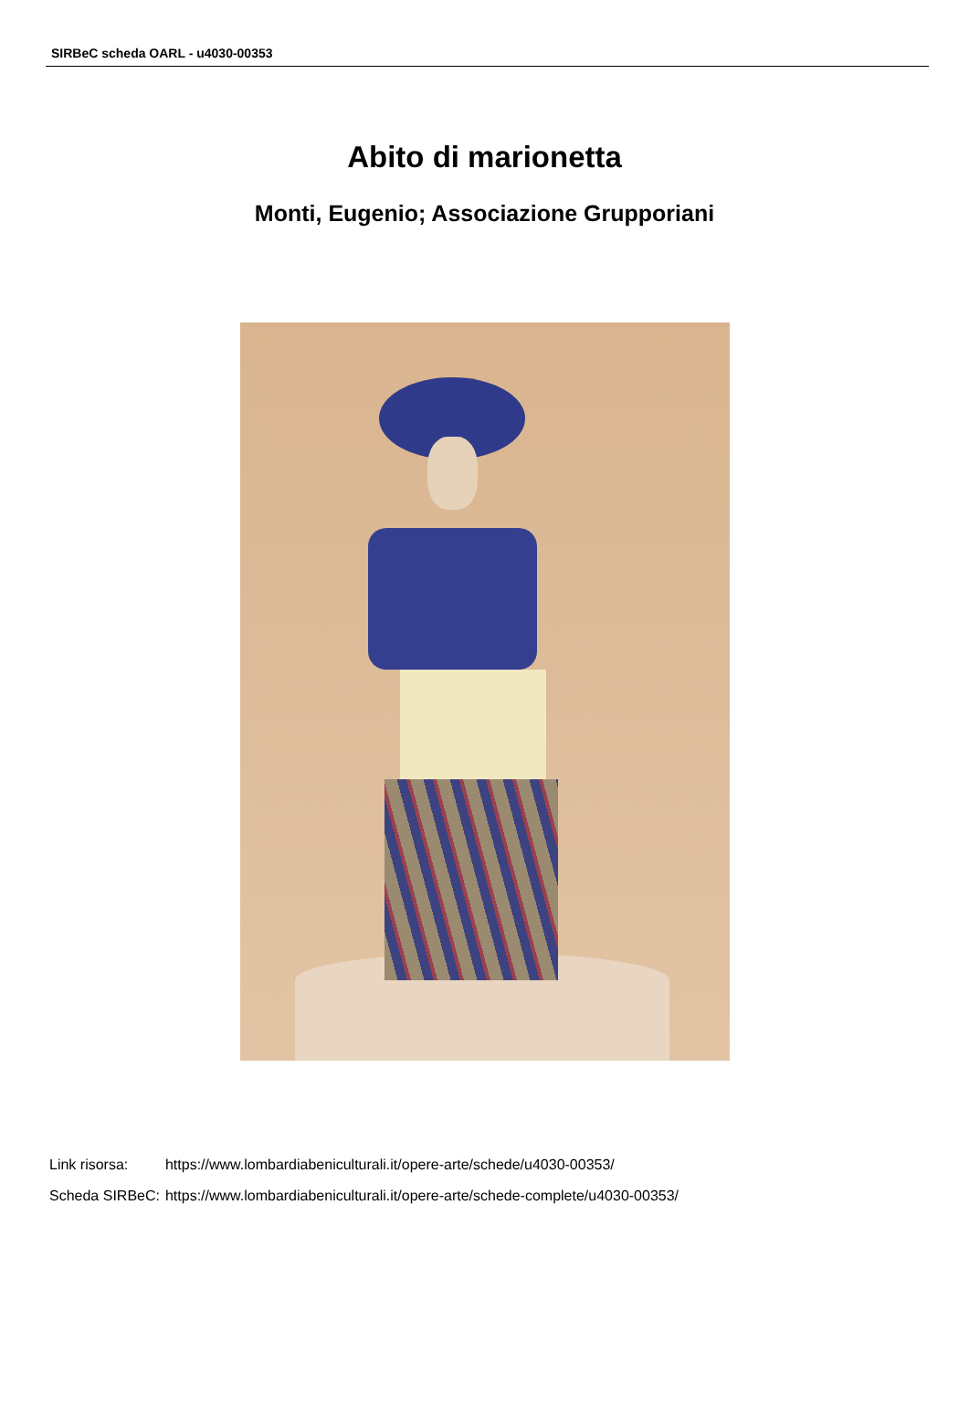SIRBeC scheda OARL - u4030-00353
Abito di marionetta
Monti, Eugenio; Associazione Grupporiani
| Link risorsa: | https://www.lombardiabeniculturali.it/opere-arte/schede/u4030-00353/ |
| Scheda SIRBeC: | https://www.lombardiabeniculturali.it/opere-arte/schede-complete/u4030-00353/ |